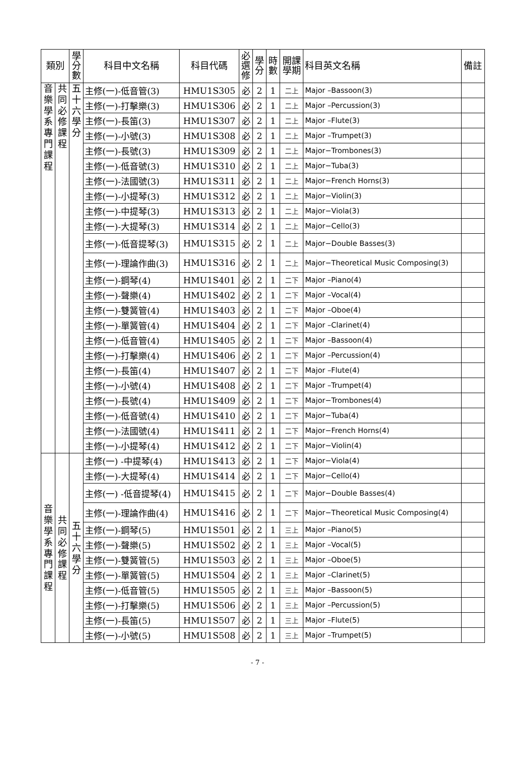| 類別 | | 學 分 數 | 科目中文名稱 | 科目代碼 | 必 選 修 | 學 分 | 時 數 | 開課 學期 | 科目英文名稱 | 備註 |
| --- | --- | --- | --- | --- | --- | --- | --- | --- | --- | --- |
| 音 樂 學 系 專 門 課 程 | 共 同 必 修 課 程 | 五 十 六 學 分 | 主修(一)-低音管(3) | HMU1S305 | 必 | 2 | 1 | 二上 | Major –Bassoon(3) | |
| | | | 主修(一)-打擊樂(3) | HMU1S306 | 必 | 2 | 1 | 二上 | Major –Percussion(3) | |
| | | | 主修(一)-長笛(3) | HMU1S307 | 必 | 2 | 1 | 二上 | Major –Flute(3) | |
| | | | 主修(一)-小號(3) | HMU1S308 | 必 | 2 | 1 | 二上 | Major –Trumpet(3) | |
| | | | 主修(一)-長號(3) | HMU1S309 | 必 | 2 | 1 | 二上 | Major−Trombones(3) | |
| | | | 主修(一)-低音號(3) | HMU1S310 | 必 | 2 | 1 | 二上 | Major−Tuba(3) | |
| | | | 主修(一)-法國號(3) | HMU1S311 | 必 | 2 | 1 | 二上 | Major−French Horns(3) | |
| | | | 主修(一)-小提琴(3) | HMU1S312 | 必 | 2 | 1 | 二上 | Major−Violin(3) | |
| | | | 主修(一)-中提琴(3) | HMU1S313 | 必 | 2 | 1 | 二上 | Major−Viola(3) | |
| | | | 主修(一)-大提琴(3) | HMU1S314 | 必 | 2 | 1 | 二上 | Major−Cello(3) | |
| | | | 主修(一)-低音提琴(3) | HMU1S315 | 必 | 2 | 1 | 二上 | Major−Double Basses(3) | |
| | | | 主修(一)-理論作曲(3) | HMU1S316 | 必 | 2 | 1 | 二上 | Major−Theoretical Music Composing(3) | |
| | | | 主修(一)-鋼琴(4) | HMU1S401 | 必 | 2 | 1 | 二下 | Major –Piano(4) | |
| | | | 主修(一)-聲樂(4) | HMU1S402 | 必 | 2 | 1 | 二下 | Major –Vocal(4) | |
| | | | 主修(一)-雙簧管(4) | HMU1S403 | 必 | 2 | 1 | 二下 | Major –Oboe(4) | |
| | | | 主修(一)-單簧管(4) | HMU1S404 | 必 | 2 | 1 | 二下 | Major –Clarinet(4) | |
| | | | 主修(一)-低音管(4) | HMU1S405 | 必 | 2 | 1 | 二下 | Major –Bassoon(4) | |
| | | | 主修(一)-打擊樂(4) | HMU1S406 | 必 | 2 | 1 | 二下 | Major –Percussion(4) | |
| | | | 主修(一)-長笛(4) | HMU1S407 | 必 | 2 | 1 | 二下 | Major –Flute(4) | |
| | | | 主修(一)-小號(4) | HMU1S408 | 必 | 2 | 1 | 二下 | Major –Trumpet(4) | |
| | | | 主修(一)-長號(4) | HMU1S409 | 必 | 2 | 1 | 二下 | Major−Trombones(4) | |
| | | | 主修(一)-低音號(4) | HMU1S410 | 必 | 2 | 1 | 二下 | Major−Tuba(4) | |
| | | | 主修(一)-法國號(4) | HMU1S411 | 必 | 2 | 1 | 二下 | Major−French Horns(4) | |
| | | | 主修(一)-小提琴(4) | HMU1S412 | 必 | 2 | 1 | 二下 | Major−Violin(4) | |
| 音 樂 學 系 專 門 課 程 | 共 同 必 修 課 程 | 五 十 六 學 分 | 主修(一) -中提琴(4) | HMU1S413 | 必 | 2 | 1 | 二下 | Major−Viola(4) | |
| | | | 主修(一)-大提琴(4) | HMU1S414 | 必 | 2 | 1 | 二下 | Major−Cello(4) | |
| | | | 主修(一) -低音提琴(4) | HMU1S415 | 必 | 2 | 1 | 二下 | Major−Double Basses(4) | |
| | | | 主修(一)-理論作曲(4) | HMU1S416 | 必 | 2 | 1 | 二下 | Major−Theoretical Music Composing(4) | |
| | | | 主修(一)-鋼琴(5) | HMU1S501 | 必 | 2 | 1 | 三上 | Major –Piano(5) | |
| | | | 主修(一)-聲樂(5) | HMU1S502 | 必 | 2 | 1 | 三上 | Major –Vocal(5) | |
| | | | 主修(一)-雙簧管(5) | HMU1S503 | 必 | 2 | 1 | 三上 | Major –Oboe(5) | |
| | | | 主修(一)-單簧管(5) | HMU1S504 | 必 | 2 | 1 | 三上 | Major –Clarinet(5) | |
| | | | 主修(一)-低音管(5) | HMU1S505 | 必 | 2 | 1 | 三上 | Major –Bassoon(5) | |
| | | | 主修(一)-打擊樂(5) | HMU1S506 | 必 | 2 | 1 | 三上 | Major –Percussion(5) | |
| | | | 主修(一)-長笛(5) | HMU1S507 | 必 | 2 | 1 | 三上 | Major –Flute(5) | |
| | | | 主修(一)-小號(5) | HMU1S508 | 必 | 2 | 1 | 三上 | Major –Trumpet(5) | |
- 7 -